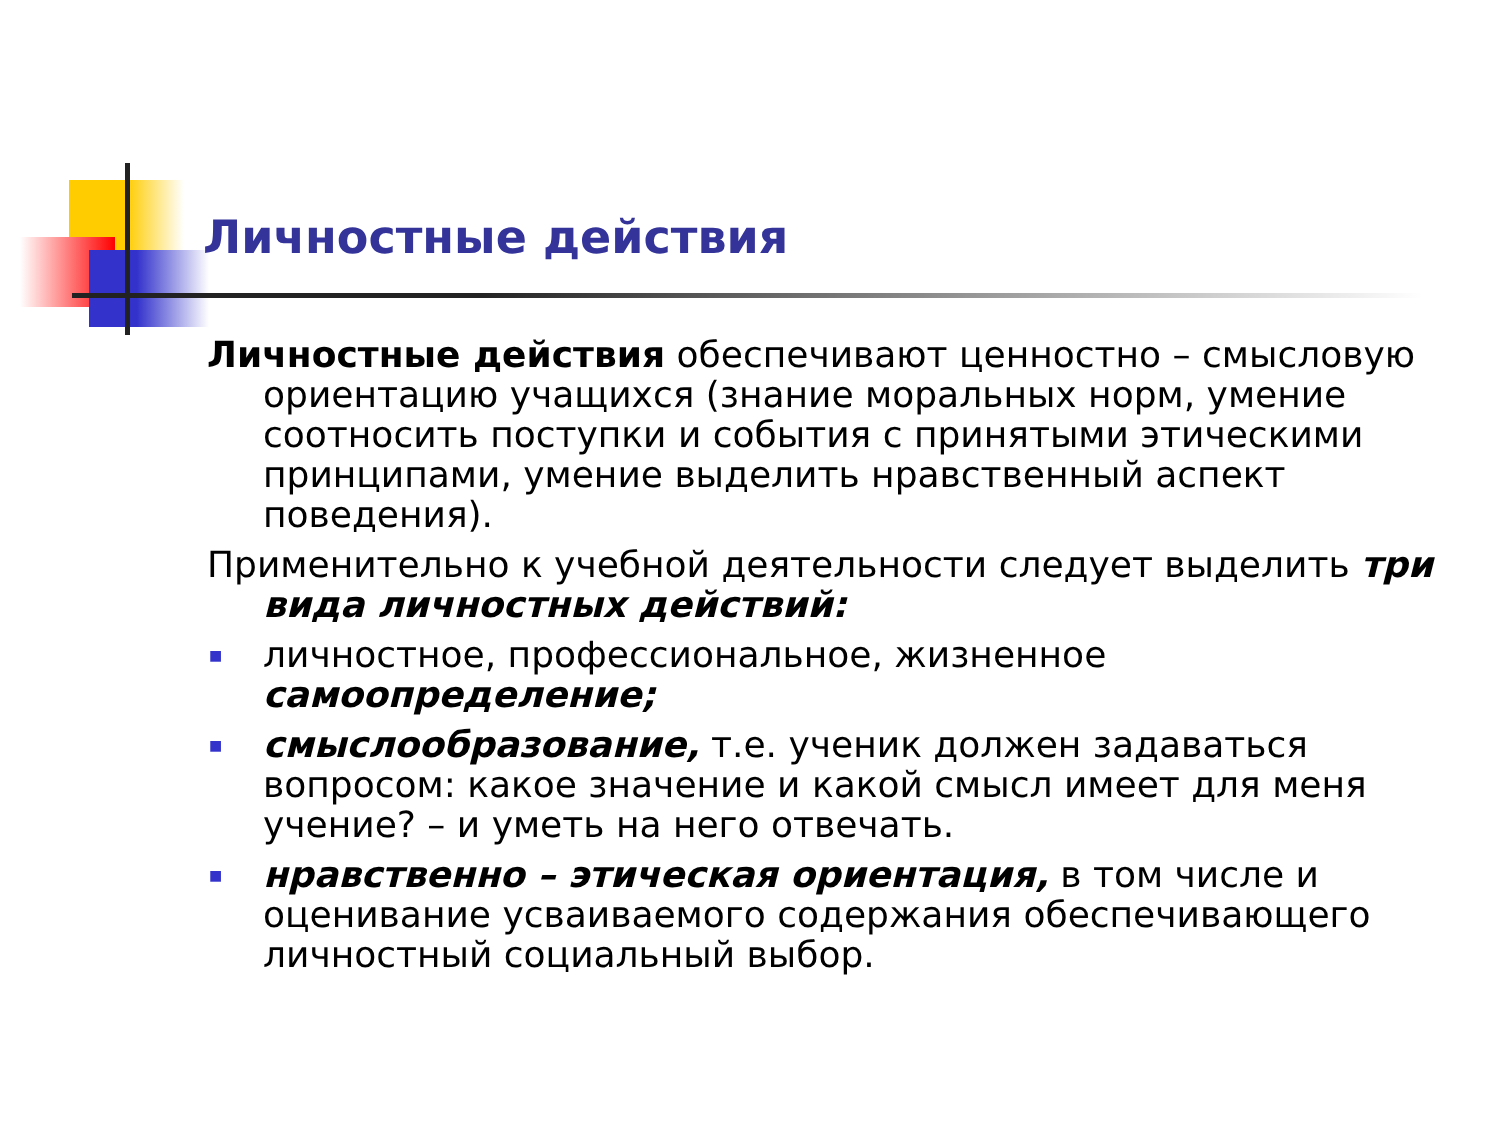Личностные действия
Личностные действия обеспечивают ценностно – смысловую ориентацию учащихся (знание моральных норм, умение соотносить поступки и события с принятыми этическими принципами, умение выделить нравственный аспект поведения).
Применительно к учебной деятельности следует выделить три вида личностных действий:
■ личностное, профессиональное, жизненное самоопределение;
■ смыслообразование, т.е. ученик должен задаваться вопросом: какое значение и какой смысл имеет для меня учение? – и уметь на него отвечать.
■ нравственно – этическая ориентация, в том числе и оценивание усваиваемого содержания обеспечивающего личностный социальный выбор.